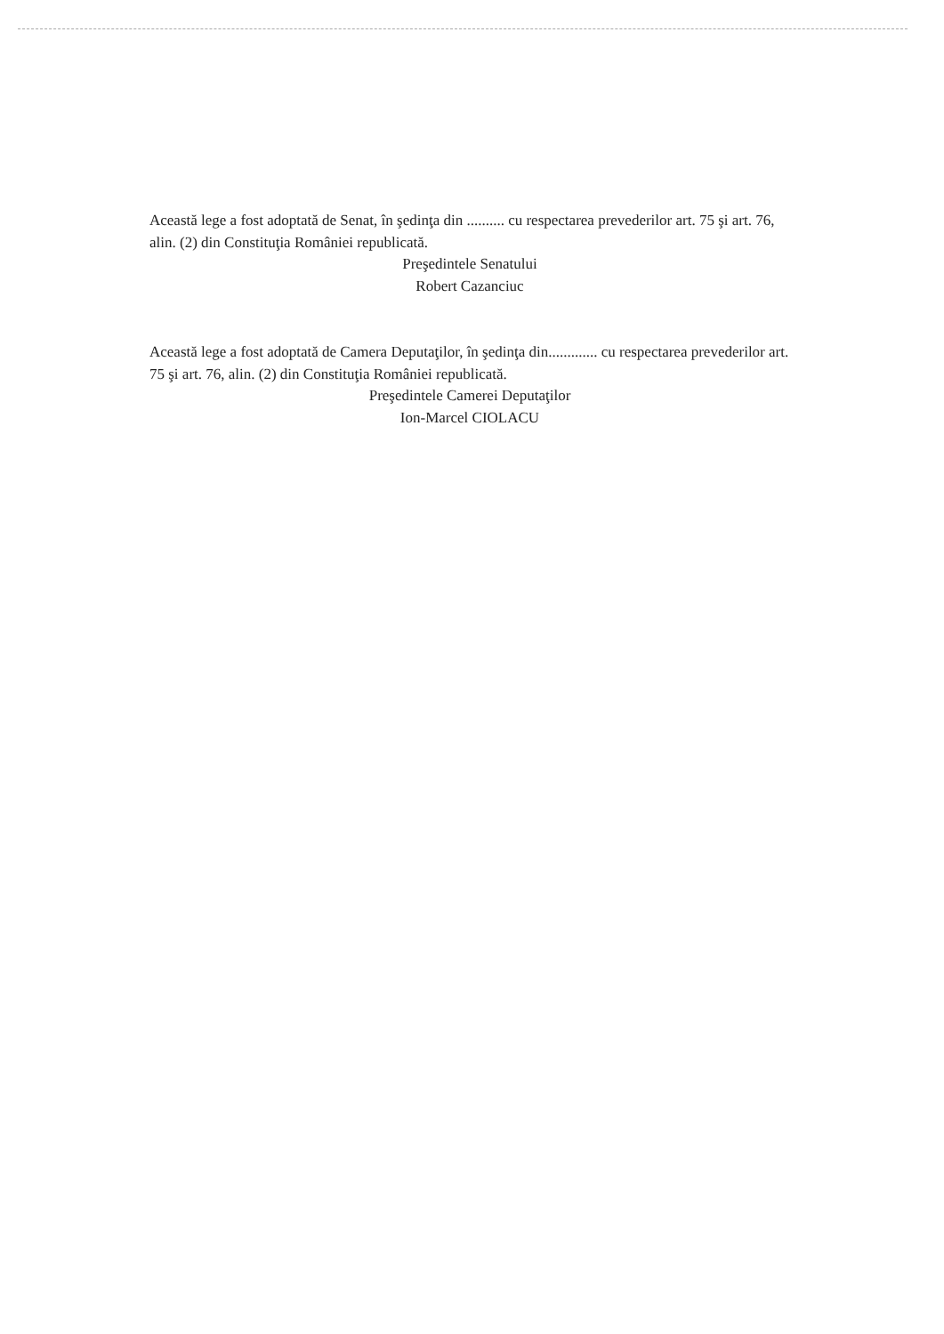Această lege a fost adoptată de Senat, în şedinţa din .......... cu respectarea prevederilor art. 75 şi art. 76, alin. (2) din Constituţia României republicată.
Preşedintele Senatului
Robert Cazanciuc
Această lege a fost adoptată de Camera Deputaţilor, în şedinţa din............. cu respectarea prevederilor art. 75 şi art. 76, alin. (2) din Constituţia României republicată.
Preşedintele Camerei Deputaţilor
Ion-Marcel CIOLACU